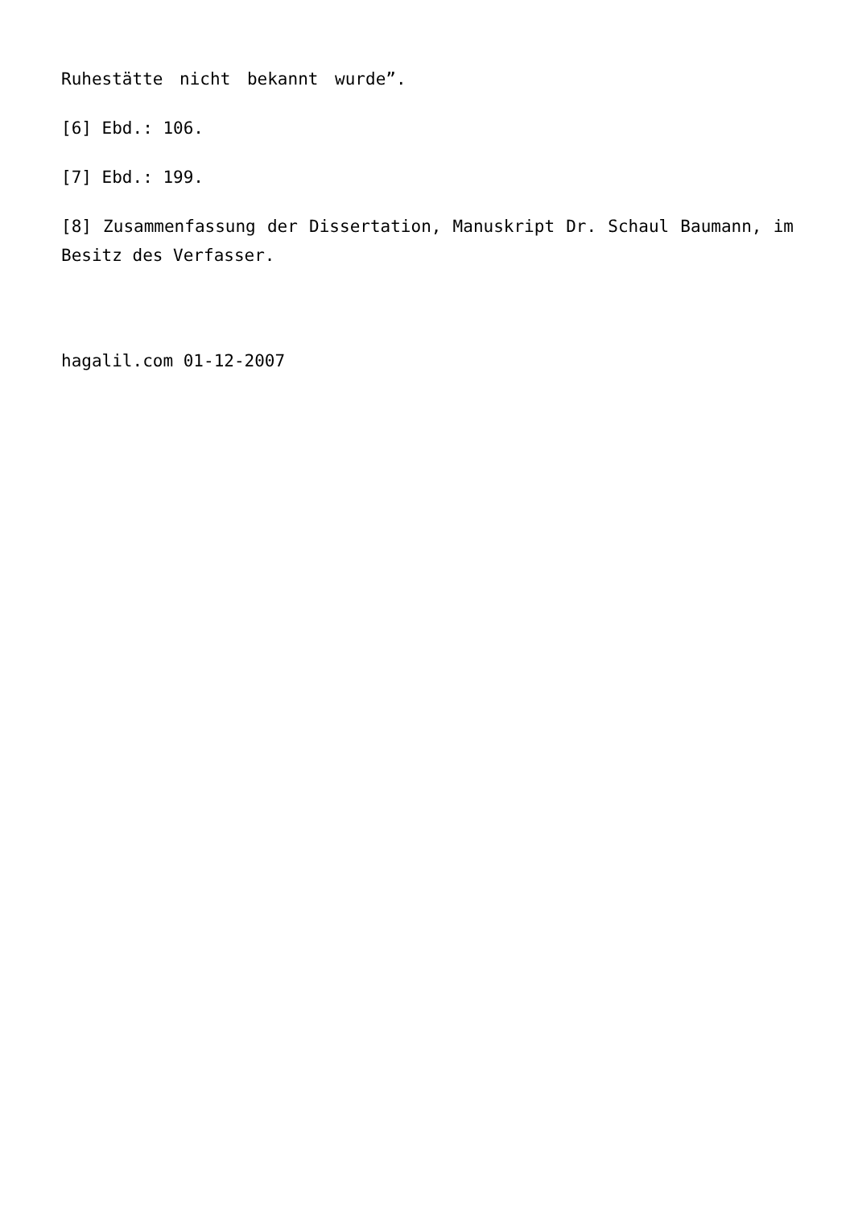Ruhestätte nicht bekannt wurde”.
[6] Ebd.: 106.
[7] Ebd.: 199.
[8] Zusammenfassung der Dissertation, Manuskript Dr. Schaul Baumann, im Besitz des Verfasser.
hagalil.com 01-12-2007